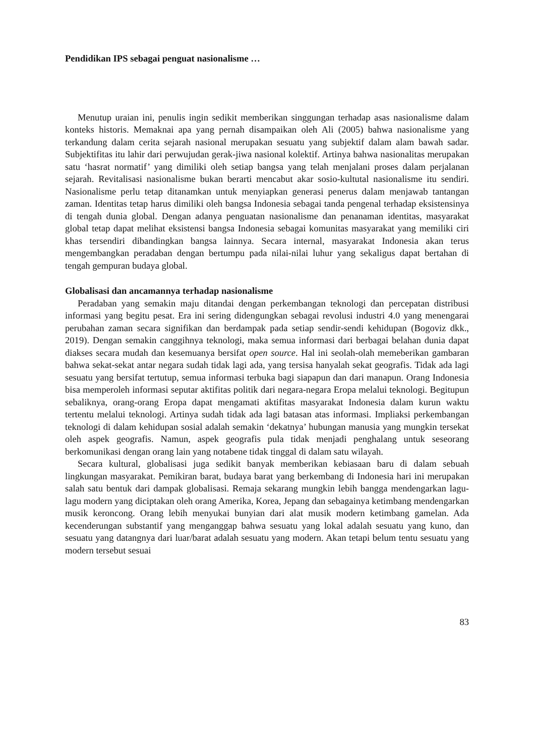Pendidikan IPS sebagai penguat nasionalisme …
Menutup uraian ini, penulis ingin sedikit memberikan singgungan terhadap asas nasionalisme dalam konteks historis. Memaknai apa yang pernah disampaikan oleh Ali (2005) bahwa nasionalisme yang terkandung dalam cerita sejarah nasional merupakan sesuatu yang subjektif dalam alam bawah sadar. Subjektifitas itu lahir dari perwujudan gerak-jiwa nasional kolektif. Artinya bahwa nasionalitas merupakan satu ‘hasrat normatif’ yang dimiliki oleh setiap bangsa yang telah menjalani proses dalam perjalanan sejarah. Revitalisasi nasionalisme bukan berarti mencabut akar sosio-kultutal nasionalisme itu sendiri. Nasionalisme perlu tetap ditanamkan untuk menyiapkan generasi penerus dalam menjawab tantangan zaman. Identitas tetap harus dimiliki oleh bangsa Indonesia sebagai tanda pengenal terhadap eksistensinya di tengah dunia global. Dengan adanya penguatan nasionalisme dan penanaman identitas, masyarakat global tetap dapat melihat eksistensi bangsa Indonesia sebagai komunitas masyarakat yang memiliki ciri khas tersendiri dibandingkan bangsa lainnya. Secara internal, masyarakat Indonesia akan terus mengembangkan peradaban dengan bertumpu pada nilai-nilai luhur yang sekaligus dapat bertahan di tengah gempuran budaya global.
Globalisasi dan ancamannya terhadap nasionalisme
Peradaban yang semakin maju ditandai dengan perkembangan teknologi dan percepatan distribusi informasi yang begitu pesat. Era ini sering didengungkan sebagai revolusi industri 4.0 yang menengarai perubahan zaman secara signifikan dan berdampak pada setiap sendir-sendi kehidupan (Bogoviz dkk., 2019). Dengan semakin canggihnya teknologi, maka semua informasi dari berbagai belahan dunia dapat diakses secara mudah dan kesemuanya bersifat open source. Hal ini seolah-olah memeberikan gambaran bahwa sekat-sekat antar negara sudah tidak lagi ada, yang tersisa hanyalah sekat geografis. Tidak ada lagi sesuatu yang bersifat tertutup, semua informasi terbuka bagi siapapun dan dari manapun. Orang Indonesia bisa memperoleh informasi seputar aktifitas politik dari negara-negara Eropa melalui teknologi. Begitupun sebaliknya, orang-orang Eropa dapat mengamati aktifitas masyarakat Indonesia dalam kurun waktu tertentu melalui teknologi. Artinya sudah tidak ada lagi batasan atas informasi. Impliaksi perkembangan teknologi di dalam kehidupan sosial adalah semakin ‘dekatnya’ hubungan manusia yang mungkin tersekat oleh aspek geografis. Namun, aspek geografis pula tidak menjadi penghalang untuk seseorang berkomunikasi dengan orang lain yang notabene tidak tinggal di dalam satu wilayah.
Secara kultural, globalisasi juga sedikit banyak memberikan kebiasaan baru di dalam sebuah lingkungan masyarakat. Pemikiran barat, budaya barat yang berkembang di Indonesia hari ini merupakan salah satu bentuk dari dampak globalisasi. Remaja sekarang mungkin lebih bangga mendengarkan lagu-lagu modern yang diciptakan oleh orang Amerika, Korea, Jepang dan sebagainya ketimbang mendengarkan musik keroncong. Orang lebih menyukai bunyian dari alat musik modern ketimbang gamelan. Ada kecenderungan substantif yang menganggap bahwa sesuatu yang lokal adalah sesuatu yang kuno, dan sesuatu yang datangnya dari luar/barat adalah sesuatu yang modern. Akan tetapi belum tentu sesuatu yang modern tersebut sesuai
83